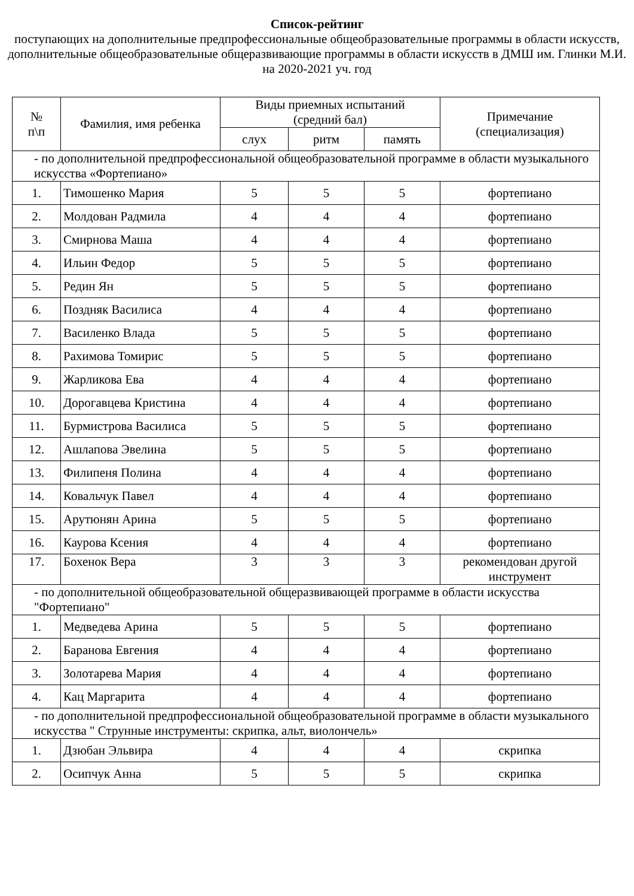Список-рейтинг
поступающих на дополнительные предпрофессиональные общеобразовательные программы в области искусств, дополнительные общеобразовательные общеразвивающие программы в области искусств в ДМШ им. Глинки М.И.
на 2020-2021 уч. год
| № п\п | Фамилия, имя ребенка | Виды приемных испытаний (средний бал) | | | Примечание (специализация) |
| --- | --- | --- | --- | --- | --- |
| | | слух | ритм | память | |
| - по дополнительной предпрофессиональной общеобразовательной программе в области музыкального искусства «Фортепиано» | | | | | |
| 1. | Тимошенко Мария | 5 | 5 | 5 | фортепиано |
| 2. | Молдован Радмила | 4 | 4 | 4 | фортепиано |
| 3. | Смирнова Маша | 4 | 4 | 4 | фортепиано |
| 4. | Ильин Федор | 5 | 5 | 5 | фортепиано |
| 5. | Редин Ян | 5 | 5 | 5 | фортепиано |
| 6. | Поздняк Василиса | 4 | 4 | 4 | фортепиано |
| 7. | Василенко Влада | 5 | 5 | 5 | фортепиано |
| 8. | Рахимова Томирис | 5 | 5 | 5 | фортепиано |
| 9. | Жарликова Ева | 4 | 4 | 4 | фортепиано |
| 10. | Дорогавцева Кристина | 4 | 4 | 4 | фортепиано |
| 11. | Бурмистрова Василиса | 5 | 5 | 5 | фортепиано |
| 12. | Ашлапова Эвелина | 5 | 5 | 5 | фортепиано |
| 13. | Филипеня Полина | 4 | 4 | 4 | фортепиано |
| 14. | Ковальчук Павел | 4 | 4 | 4 | фортепиано |
| 15. | Арутюнян Арина | 5 | 5 | 5 | фортепиано |
| 16. | Каурова Ксения | 4 | 4 | 4 | фортепиано |
| 17. | Бохенок Вера | 3 | 3 | 3 | рекомендован другой инструмент |
| - по дополнительной общеобразовательной общеразвивающей программе в области искусства "Фортепиано" | | | | | |
| 1. | Медведева Арина | 5 | 5 | 5 | фортепиано |
| 2. | Баранова Евгения | 4 | 4 | 4 | фортепиано |
| 3. | Золотарева Мария | 4 | 4 | 4 | фортепиано |
| 4. | Кац Маргарита | 4 | 4 | 4 | фортепиано |
| - по дополнительной предпрофессиональной общеобразовательной программе в области музыкального искусства " Струнные инструменты: скрипка, альт, виолончель» | | | | | |
| 1. | Дзюбан Эльвира | 4 | 4 | 4 | скрипка |
| 2. | Осипчук Анна | 5 | 5 | 5 | скрипка |